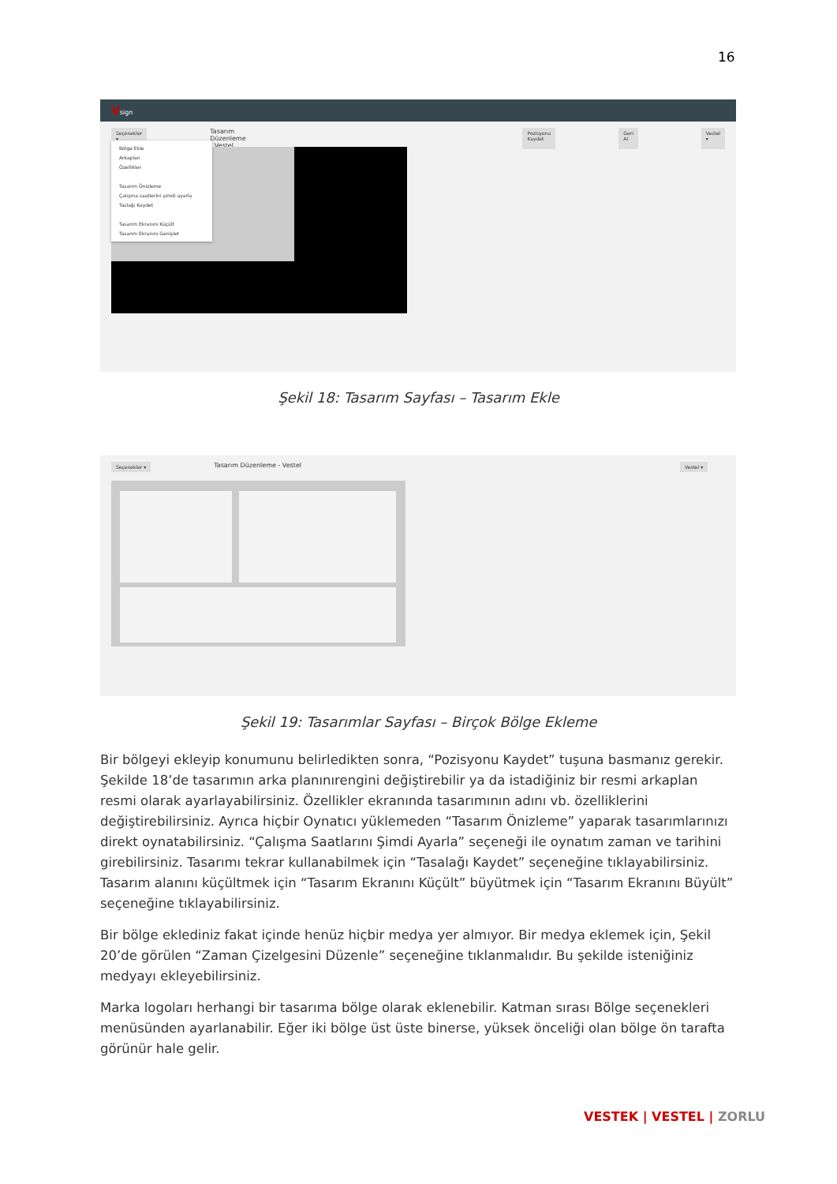16
Vsign
Seçenekler ▾ Tasarım Düzenleme - Vestel Pozisyonu Kaydet Geri Al Vestel ▾
Bölge Ekle
Arkaplan
Özellikler
Tasarım Önizleme
Çalışma saatlerini şimdi ayarla
Taslağı Kaydet
Tasarım Ekranını Küçült
Tasarım Ekranını Genişlet
Şekil 18: Tasarım Sayfası – Tasarım Ekle
Seçenekler ▾ Tasarım Düzenleme - Vestel Vestel ▾
Şekil 19: Tasarımlar Sayfası – Birçok Bölge Ekleme
Bir bölgeyi ekleyip konumunu belirledikten sonra, “Pozisyonu Kaydet” tuşuna basmanız gerekir. Şekilde 18’de tasarımın arka planınırengini değiştirebilir ya da istadiğiniz bir resmi arkaplan resmi olarak ayarlayabilirsiniz. Özellikler ekranında tasarımının adını vb. özelliklerini değiştirebilirsiniz. Ayrıca hiçbir Oynatıcı yüklemeden “Tasarım Önizleme” yaparak tasarımlarınızı direkt oynatabilirsiniz. “Çalışma Saatlarını Şimdi Ayarla” seçeneği ile oynatım zaman ve tarihini girebilirsiniz. Tasarımı tekrar kullanabilmek için “Tasalağı Kaydet” seçeneğine tıklayabilirsiniz. Tasarım alanını küçültmek için “Tasarım Ekranını Küçült” büyütmek için “Tasarım Ekranını Büyült” seçeneğine tıklayabilirsiniz.
Bir bölge eklediniz fakat içinde henüz hiçbir medya yer almıyor. Bir medya eklemek için, Şekil 20’de görülen “Zaman Çizelgesini Düzenle” seçeneğine tıklanmalıdır. Bu şekilde isteniğiniz medyayı ekleyebilirsiniz.
Marka logoları herhangi bir tasarıma bölge olarak eklenebilir. Katman sırası Bölge seçenekleri menüsünden ayarlanabilir. Eğer iki bölge üst üste binerse, yüksek önceliği olan bölge ön tarafta görünür hale gelir.
VESTEK | VESTEL | ZORLU